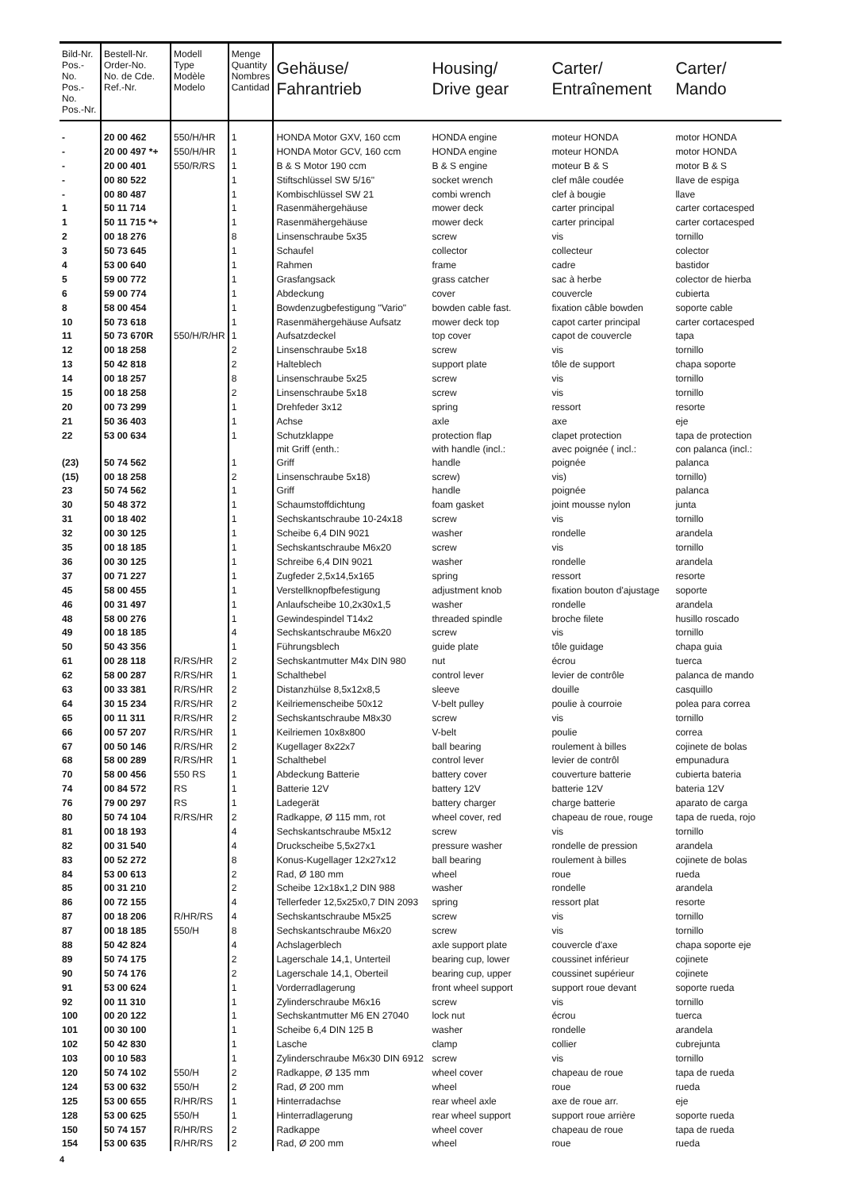| Bild-Nr. Pos.-No. Pos.-No. Pos.-Nr. | Bestell-Nr. Order-No. No. de Cde. Ref.-Nr. | Modell Type Modèle Modelo | Menge Quantity Nombres Cantidad | Gehäuse/ Fahrantrieb | Housing/ Drive gear | Carter/ Entraînement | Carter/ Mando |
| --- | --- | --- | --- | --- | --- | --- | --- |
| - | 20 00 462 | 550/H/HR | 1 | HONDA Motor GXV, 160 ccm | HONDA engine | moteur HONDA | motor HONDA |
| - | 20 00 497 *+ | 550/H/HR | 1 | HONDA Motor GCV, 160 ccm | HONDA engine | moteur HONDA | motor HONDA |
| - | 20 00 401 | 550/R/RS | 1 | B & S Motor 190 ccm | B & S engine | moteur B & S | motor B & S |
| - | 00 80 522 | | 1 | Stiftschlüssel SW 5/16" | socket wrench | clef mâle coudée | llave de espiga |
| - | 00 80 487 | | 1 | Kombischlüssel SW 21 | combi wrench | clef à bougie | llave |
| 1 | 50 11 714 | | 1 | Rasenmähergehäuse | mower deck | carter principal | carter cortacesped |
| 1 | 50 11 715 *+ | | 1 | Rasenmähergehäuse | mower deck | carter principal | carter cortacesped |
| 2 | 00 18 276 | | 8 | Linsenschraube 5x35 | screw | vis | tornillo |
| 3 | 50 73 645 | | 1 | Schaufel | collector | collecteur | colector |
| 4 | 53 00 640 | | 1 | Rahmen | frame | cadre | bastidor |
| 5 | 59 00 772 | | 1 | Grasfangsack | grass catcher | sac à herbe | colector de hierba |
| 6 | 59 00 774 | | 1 | Abdeckung | cover | couvercle | cubierta |
| 8 | 58 00 454 | | 1 | Bowdenzugbefestigung "Vario" | bowden cable fast. | fixation câble bowden | soporte cable |
| 10 | 50 73 618 | | 1 | Rasenmähergehäuse Aufsatz | mower deck top | capot carter principal | carter cortacesped |
| 11 | 50 73 670R | 550/H/R/HR | 1 | Aufsatzdeckel | top cover | capot de couvercle | tapa |
| 12 | 00 18 258 | | 2 | Linsenschraube 5x18 | screw | vis | tornillo |
| 13 | 50 42 818 | | 2 | Halteblech | support plate | tôle de support | chapa soporte |
| 14 | 00 18 257 | | 8 | Linsenschraube 5x25 | screw | vis | tornillo |
| 15 | 00 18 258 | | 2 | Linsenschraube 5x18 | screw | vis | tornillo |
| 20 | 00 73 299 | | 1 | Drehfeder 3x12 | spring | ressort | resorte |
| 21 | 50 36 403 | | 1 | Achse | axle | axe | eje |
| 22 | 53 00 634 | | 1 | Schutzklappe mit Griff (enth.: | protection flap with handle (incl.: | clapet protection avec poignée ( incl.: | tapa de protection con palanca (incl.: |
| (23) | 50 74 562 | | 1 | Griff | handle | poignée | palanca |
| (15) | 00 18 258 | | 2 | Linsenschraube 5x18) | screw) | vis) | tornillo) |
| 23 | 50 74 562 | | 1 | Griff | handle | poignée | palanca |
| 30 | 50 48 372 | | 1 | Schaumstoffdichtung | foam gasket | joint mousse nylon | junta |
| 31 | 00 18 402 | | 1 | Sechskantschraube 10-24x18 | screw | vis | tornillo |
| 32 | 00 30 125 | | 1 | Scheibe 6,4 DIN 9021 | washer | rondelle | arandela |
| 35 | 00 18 185 | | 1 | Sechskantschraube M6x20 | screw | vis | tornillo |
| 36 | 00 30 125 | | 1 | Schreibe 6,4 DIN 9021 | washer | rondelle | arandela |
| 37 | 00 71 227 | | 1 | Zugfeder 2,5x14,5x165 | spring | ressort | resorte |
| 45 | 58 00 455 | | 1 | Verstellknopfbefestigung | adjustment knob | fixation bouton d'ajustage | soporte |
| 46 | 00 31 497 | | 1 | Anlaufscheibe 10,2x30x1,5 | washer | rondelle | arandela |
| 48 | 58 00 276 | | 1 | Gewindespindel T14x2 | threaded spindle | broche filete | husillo roscado |
| 49 | 00 18 185 | | 4 | Sechskantschraube M6x20 | screw | vis | tornillo |
| 50 | 50 43 356 | | 1 | Führungsblech | guide plate | tôle guidage | chapa guia |
| 61 | 00 28 118 | R/RS/HR | 2 | Sechskantmutter M4x DIN 980 | nut | écrou | tuerca |
| 62 | 58 00 287 | R/RS/HR | 1 | Schalthebel | control lever | levier de contrôle | palanca de mando |
| 63 | 00 33 381 | R/RS/HR | 2 | Distanzhülse 8,5x12x8,5 | sleeve | douille | casquillo |
| 64 | 30 15 234 | R/RS/HR | 2 | Keilriemenscheibe 50x12 | V-belt pulley | poulie à courroie | polea para correa |
| 65 | 00 11 311 | R/RS/HR | 2 | Sechskantschraube M8x30 | screw | vis | tornillo |
| 66 | 00 57 207 | R/RS/HR | 1 | Keilriemen 10x8x800 | V-belt | poulie | correa |
| 67 | 00 50 146 | R/RS/HR | 2 | Kugellager 8x22x7 | ball bearing | roulement à billes | cojinete de bolas |
| 68 | 58 00 289 | R/RS/HR | 1 | Schalthebel | control lever | levier de contrôl | empunadura |
| 70 | 58 00 456 | 550 RS | 1 | Abdeckung Batterie | battery cover | couverture batterie | cubierta bateria |
| 74 | 00 84 572 | RS | 1 | Batterie 12V | battery 12V | batterie 12V | bateria 12V |
| 76 | 79 00 297 | RS | 1 | Ladegerät | battery charger | charge batterie | aparato de carga |
| 80 | 50 74 104 | R/RS/HR | 2 | Radkappe, Ø 115 mm, rot | wheel cover, red | chapeau de roue, rouge | tapa de rueda, rojo |
| 81 | 00 18 193 | | 4 | Sechskantschraube M5x12 | screw | vis | tornillo |
| 82 | 00 31 540 | | 4 | Druckscheibe 5,5x27x1 | pressure washer | rondelle de pression | arandela |
| 83 | 00 52 272 | | 8 | Konus-Kugellager 12x27x12 | ball bearing | roulement à billes | cojinete de bolas |
| 84 | 53 00 613 | | 2 | Rad, Ø 180 mm | wheel | roue | rueda |
| 85 | 00 31 210 | | 2 | Scheibe 12x18x1,2 DIN 988 | washer | rondelle | arandela |
| 86 | 00 72 155 | | 4 | Tellerfeder 12,5x25x0,7 DIN 2093 | spring | ressort plat | resorte |
| 87 | 00 18 206 | R/HR/RS | 4 | Sechskantschraube M5x25 | screw | vis | tornillo |
| 87 | 00 18 185 | 550/H | 8 | Sechskantschraube M6x20 | screw | vis | tornillo |
| 88 | 50 42 824 | | 4 | Achslagerblech | axle support plate | couvercle d'axe | chapa soporte eje |
| 89 | 50 74 175 | | 2 | Lagerschale 14,1, Unterteil | bearing cup, lower | coussinet inférieur | cojinete |
| 90 | 50 74 176 | | 2 | Lagerschale 14,1, Oberteil | bearing cup, upper | coussinet supérieur | cojinete |
| 91 | 53 00 624 | | 1 | Vorderradlagerung | front wheel support | support roue devant | soporte rueda |
| 92 | 00 11 310 | | 1 | Zylinderschraube M6x16 | screw | vis | tornillo |
| 100 | 00 20 122 | | 1 | Sechskantmutter M6 EN 27040 | lock nut | écrou | tuerca |
| 101 | 00 30 100 | | 1 | Scheibe 6,4 DIN 125 B | washer | rondelle | arandela |
| 102 | 50 42 830 | | 1 | Lasche | clamp | collier | cubrejunta |
| 103 | 00 10 583 | | 1 | Zylinderschraube M6x30 DIN 6912 | screw | vis | tornillo |
| 120 | 50 74 102 | 550/H | 2 | Radkappe, Ø 135 mm | wheel cover | chapeau de roue | tapa de rueda |
| 124 | 53 00 632 | 550/H | 2 | Rad, Ø 200 mm | wheel | roue | rueda |
| 125 | 53 00 655 | R/HR/RS | 1 | Hinterradachse | rear wheel axle | axe de roue arr. | eje |
| 128 | 53 00 625 | 550/H | 1 | Hinterradlagerung | rear wheel support | support roue arrière | soporte rueda |
| 150 | 50 74 157 | R/HR/RS | 2 | Radkappe | wheel cover | chapeau de roue | tapa de rueda |
| 154 | 53 00 635 | R/HR/RS | 2 | Rad, Ø 200 mm | wheel | roue | rueda |
4